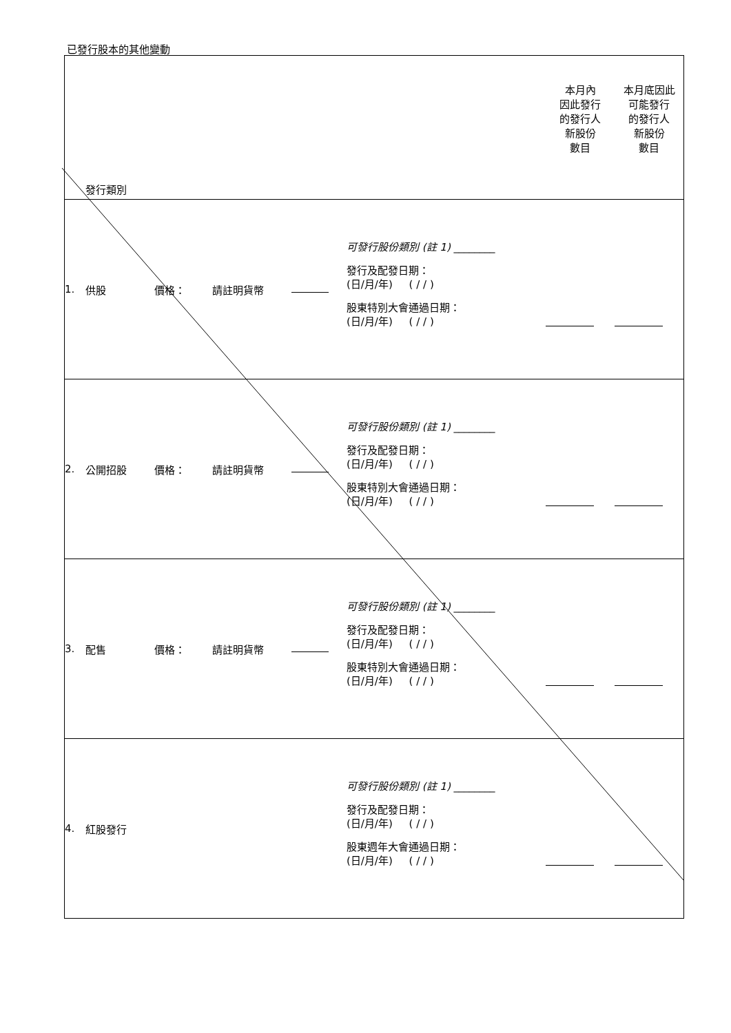已發行股本的其他變動
| | 發行類別 | | | | | 本月內 因此發行 的發行人 新股份 數目 | 本月底因此 可能發行 的發行人 新股份 數目 |
| 1. | 供股 | 價格： | 請註明貨幣 | | 可發行股份類別 (註 1) ________ 發行及配發日期： (日/月/年) ( / / ) 股東特別大會通過日期： (日/月/年) ( / / ) | | |
| 2. | 公開招股 | 價格： | 請註明貨幣 | | 可發行股份類別 (註 1) ________ 發行及配發日期： (日/月/年) ( / / ) 股東特別大會通過日期： (日/月/年) ( / / ) | | |
| 3. | 配售 | 價格： | 請註明貨幣 | | 可發行股份類別 (註 1) ________ 發行及配發日期： (日/月/年) ( / / ) 股東特別大會通過日期： (日/月/年) ( / / ) | | |
| 4. | 紅股發行 | | | | 可發行股份類別 (註 1) ________ 發行及配發日期： (日/月/年) ( / / ) 股東週年大會通過日期： (日/月/年) ( / / ) | | |